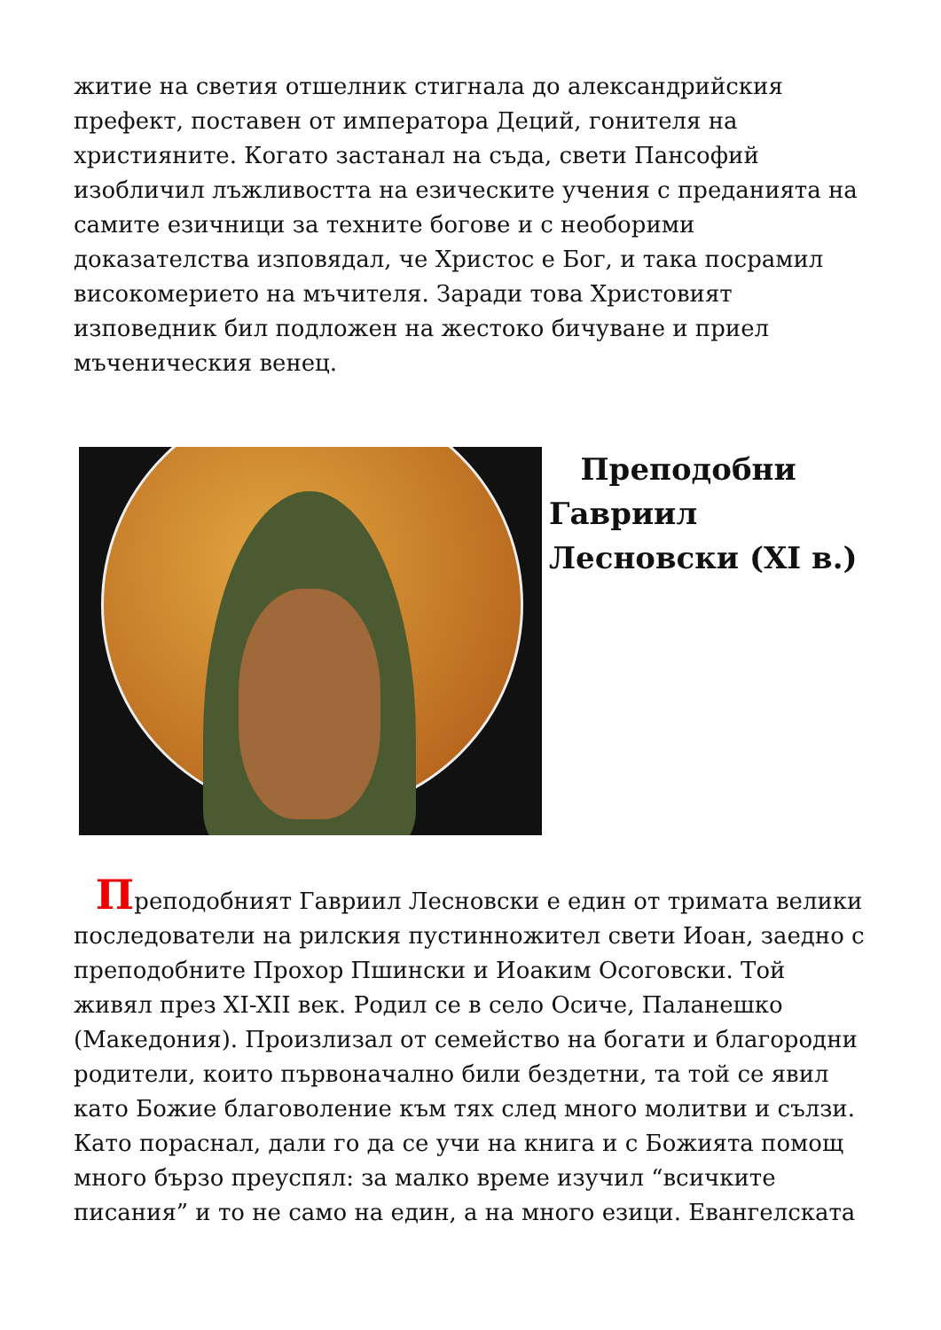житие на светия отшелник стигнала до александрийския префект, поставен от императора Деций, гонителя на християните. Когато застанал на съда, свети Пансофий изобличил лъжливостта на езическите учения с преданията на самите езичници за техните богове и с необорими доказателства изповядал, че Христос е Бог, и така посрамил високомерието на мъчителя. Заради това Христовият изповедник бил подложен на жестоко бичуване и приел мъченическия венец.
Преподобни Гавриил Лесновски (XI в.)
Преподобният Гавриил Лесновски е един от тримата велики последователи на рилския пустинножител свети Иоан, заедно с преподобните Прохор Пшински и Иоаким Осоговски. Той живял през XI-XII век. Родил се в село Осиче, Паланешко (Македония). Произлизал от семейство на богати и благородни родители, които първоначално били бездетни, та той се явил като Божие благоволение към тях след много молитви и сълзи. Като пораснал, дали го да се учи на книга и с Божията помощ много бързо преуспял: за малко време изучил “всичките писания” и то не само на един, а на много езици. Евангелската